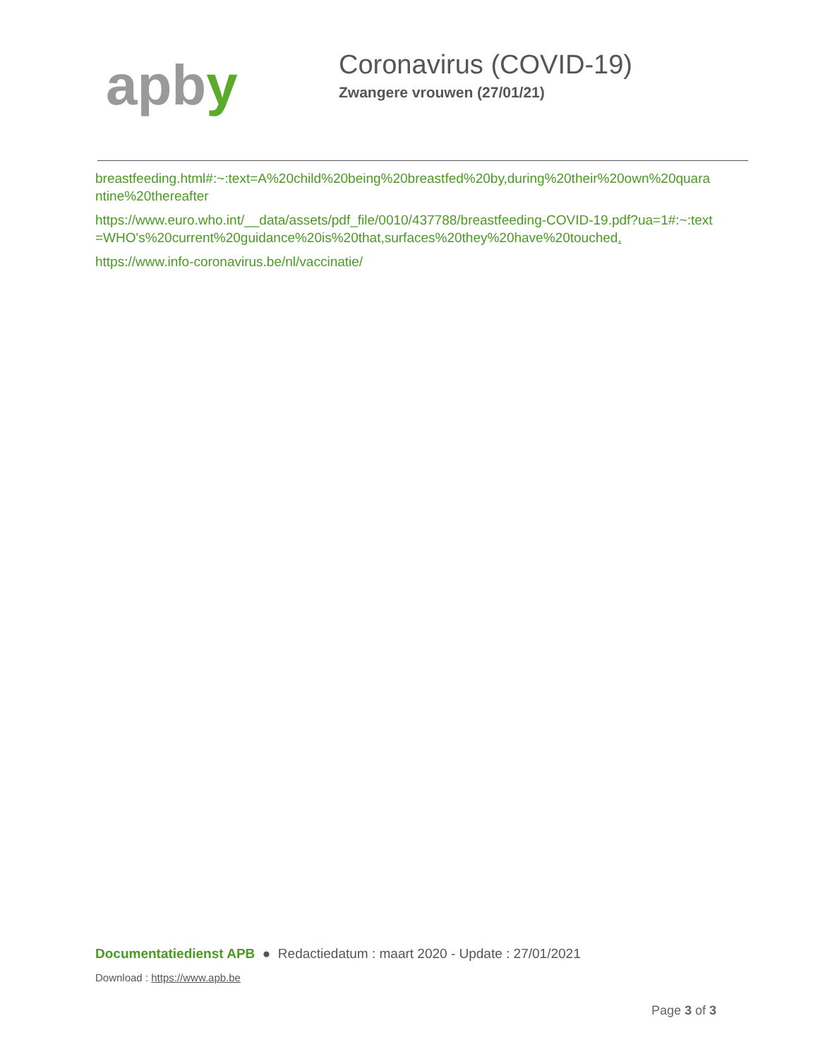apby
Coronavirus (COVID-19)
Zwangere vrouwen (27/01/21)
breastfeeding.html#:~:text=A%20child%20being%20breastfed%20by,during%20their%20own%20quarantine%20thereafter
https://www.euro.who.int/__data/assets/pdf_file/0010/437788/breastfeeding-COVID-19.pdf?ua=1#:~:text=WHO's%20current%20guidance%20is%20that,surfaces%20they%20have%20touched.
https://www.info-coronavirus.be/nl/vaccinatie/
Documentatiedienst APB ● Redactiedatum : maart 2020 - Update : 27/01/2021
Download : https://www.apb.be
Page 3 of 3